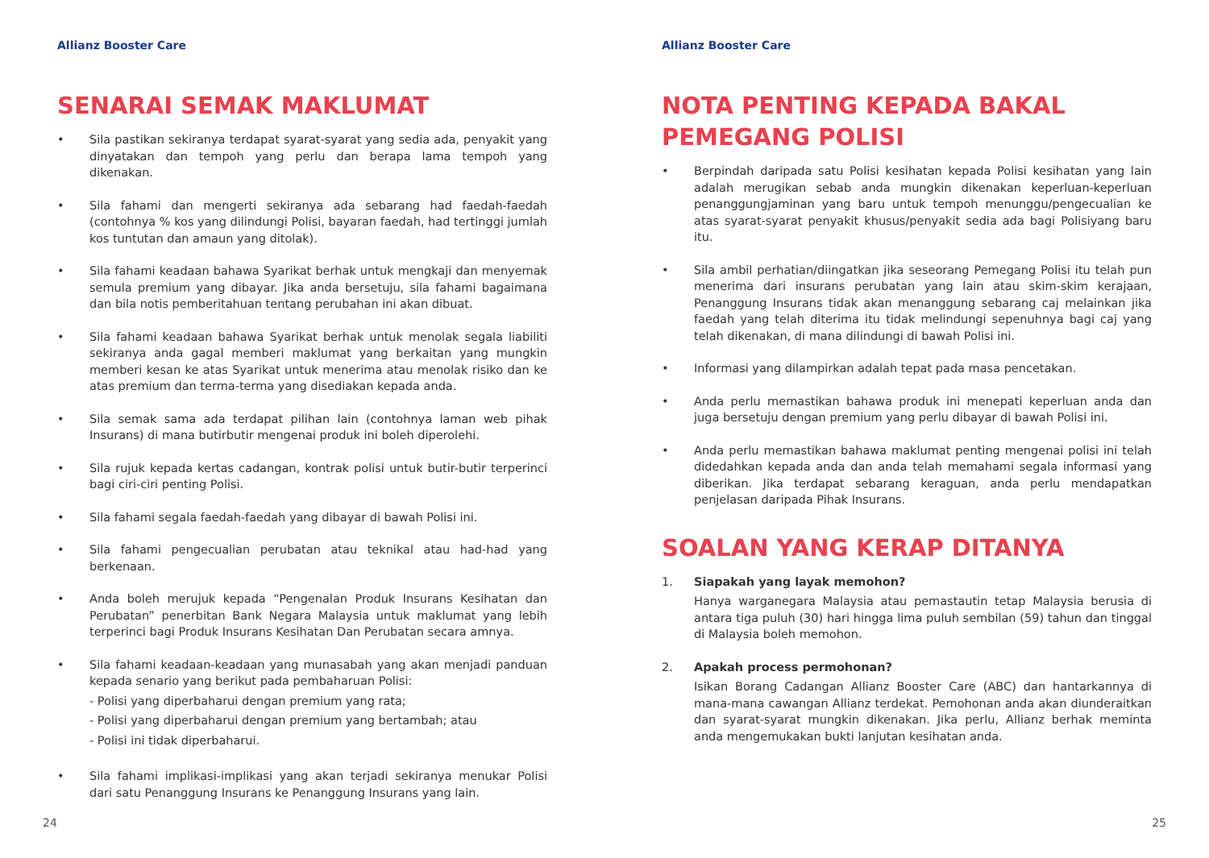Allianz Booster Care
SENARAI SEMAK MAKLUMAT
• Sila pastikan sekiranya terdapat syarat-syarat yang sedia ada, penyakit yang dinyatakan dan tempoh yang perlu dan berapa lama tempoh yang dikenakan.
• Sila fahami dan mengerti sekiranya ada sebarang had faedah-faedah (contohnya % kos yang dilindungi Polisi, bayaran faedah, had tertinggi jumlah kos tuntutan dan amaun yang ditolak).
• Sila fahami keadaan bahawa Syarikat berhak untuk mengkaji dan menyemak semula premium yang dibayar. Jika anda bersetuju, sila fahami bagaimana dan bila notis pemberitahuan tentang perubahan ini akan dibuat.
• Sila fahami keadaan bahawa Syarikat berhak untuk menolak segala liabiliti sekiranya anda gagal memberi maklumat yang berkaitan yang mungkin memberi kesan ke atas Syarikat untuk menerima atau menolak risiko dan ke atas premium dan terma-terma yang disediakan kepada anda.
• Sila semak sama ada terdapat pilihan lain (contohnya laman web pihak Insurans) di mana butirbutir mengenai produk ini boleh diperolehi.
• Sila rujuk kepada kertas cadangan, kontrak polisi untuk butir-butir terperinci bagi ciri-ciri penting Polisi.
• Sila fahami segala faedah-faedah yang dibayar di bawah Polisi ini.
• Sila fahami pengecualian perubatan atau teknikal atau had-had yang berkenaan.
• Anda boleh merujuk kepada “Pengenalan Produk Insurans Kesihatan dan Perubatan” penerbitan Bank Negara Malaysia untuk maklumat yang lebih terperinci bagi Produk Insurans Kesihatan Dan Perubatan secara amnya.
• Sila fahami keadaan-keadaan yang munasabah yang akan menjadi panduan kepada senario yang berikut pada pembaharuan Polisi:
- Polisi yang diperbaharui dengan premium yang rata;
- Polisi yang diperbaharui dengan premium yang bertambah; atau
- Polisi ini tidak diperbaharui.
• Sila fahami implikasi-implikasi yang akan terjadi sekiranya menukar Polisi dari satu Penanggung Insurans ke Penanggung Insurans yang lain.
24
Allianz Booster Care
NOTA PENTING KEPADA BAKAL PEMEGANG POLISI
• Berpindah daripada satu Polisi kesihatan kepada Polisi kesihatan yang lain adalah merugikan sebab anda mungkin dikenakan keperluan-keperluan penanggungjaminan yang baru untuk tempoh menunggu/pengecualian ke atas syarat-syarat penyakit khusus/penyakit sedia ada bagi Polisiyang baru itu.
• Sila ambil perhatian/diingatkan jika seseorang Pemegang Polisi itu telah pun menerima dari insurans perubatan yang lain atau skim-skim kerajaan, Penanggung Insurans tidak akan menanggung sebarang caj melainkan jika faedah yang telah diterima itu tidak melindungi sepenuhnya bagi caj yang telah dikenakan, di mana dilindungi di bawah Polisi ini.
• Informasi yang dilampirkan adalah tepat pada masa pencetakan.
• Anda perlu memastikan bahawa produk ini menepati keperluan anda dan juga bersetuju dengan premium yang perlu dibayar di bawah Polisi ini.
• Anda perlu memastikan bahawa maklumat penting mengenai polisi ini telah didedahkan kepada anda dan anda telah memahami segala informasi yang diberikan. Jika terdapat sebarang keraguan, anda perlu mendapatkan penjelasan daripada Pihak Insurans.
SOALAN YANG KERAP DITANYA
1. Siapakah yang layak memohon?
Hanya warganegara Malaysia atau pemastautin tetap Malaysia berusia di antara tiga puluh (30) hari hingga lima puluh sembilan (59) tahun dan tinggal di Malaysia boleh memohon.
2. Apakah process permohonan?
Isikan Borang Cadangan Allianz Booster Care (ABC) dan hantarkannya di mana-mana cawangan Allianz terdekat. Pemohonan anda akan diunderaitkan dan syarat-syarat mungkin dikenakan. Jika perlu, Allianz berhak meminta anda mengemukakan bukti lanjutan kesihatan anda.
25